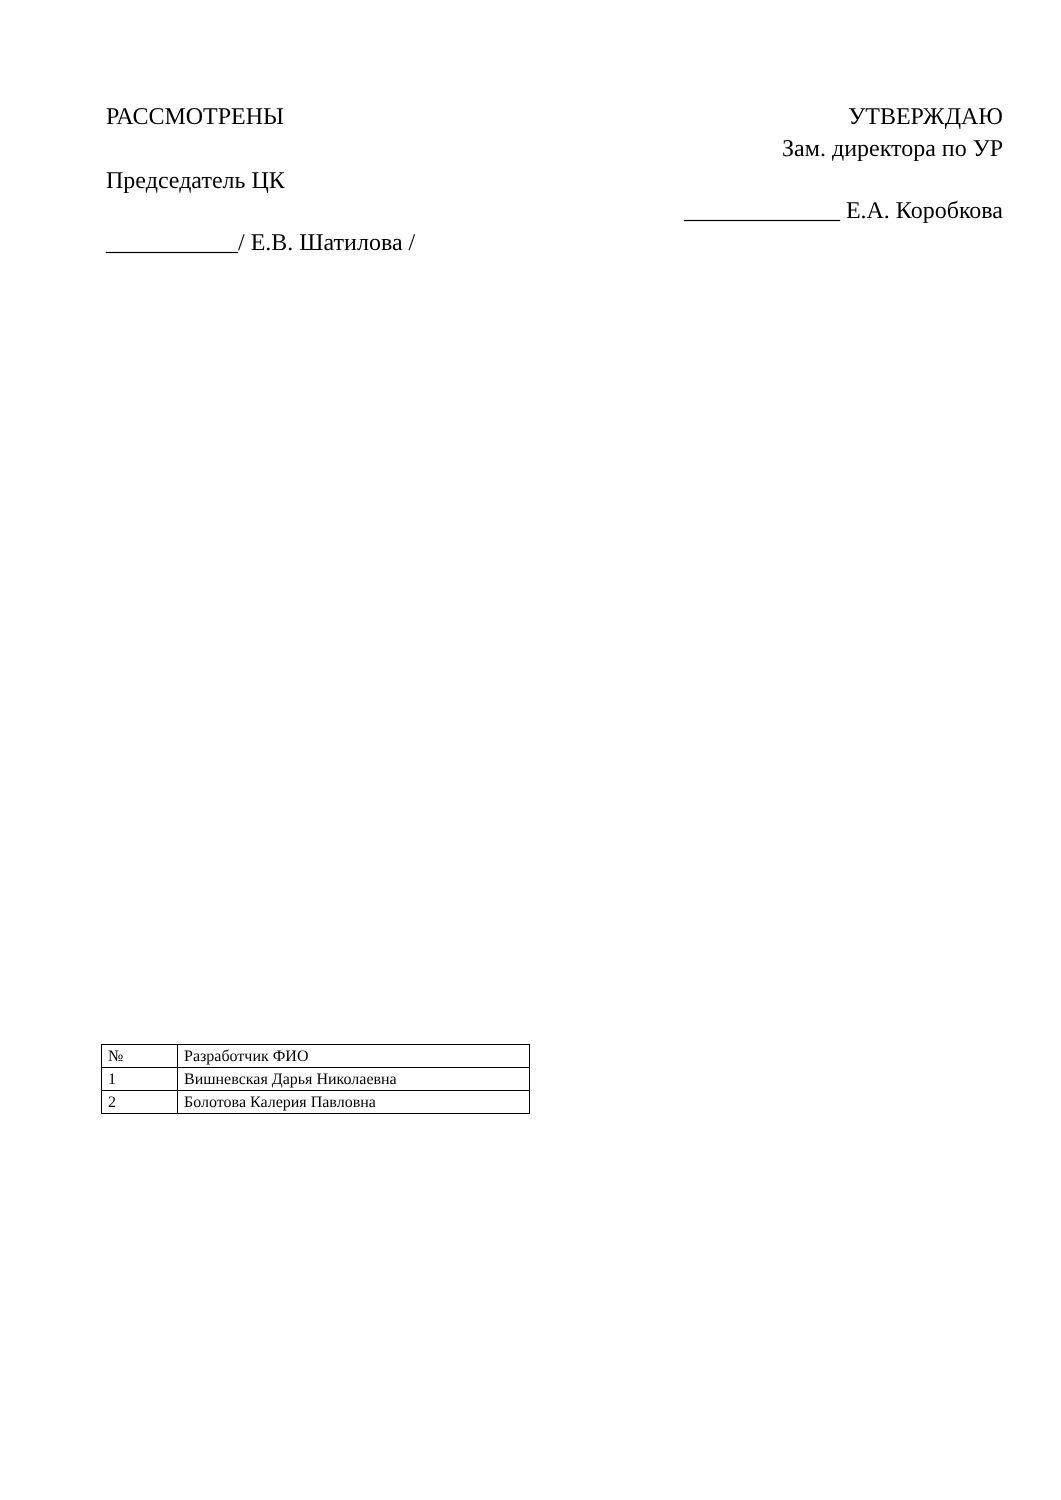РАССМОТРЕНЫ
Председатель ЦК
___________/ Е.В. Шатилова /
УТВЕРЖДАЮ
Зам. директора по УР
_____________ Е.А. Коробкова
| № | Разработчик ФИО |
| 1 | Вишневская Дарья Николаевна |
| 2 | Болотова Калерия Павловна |